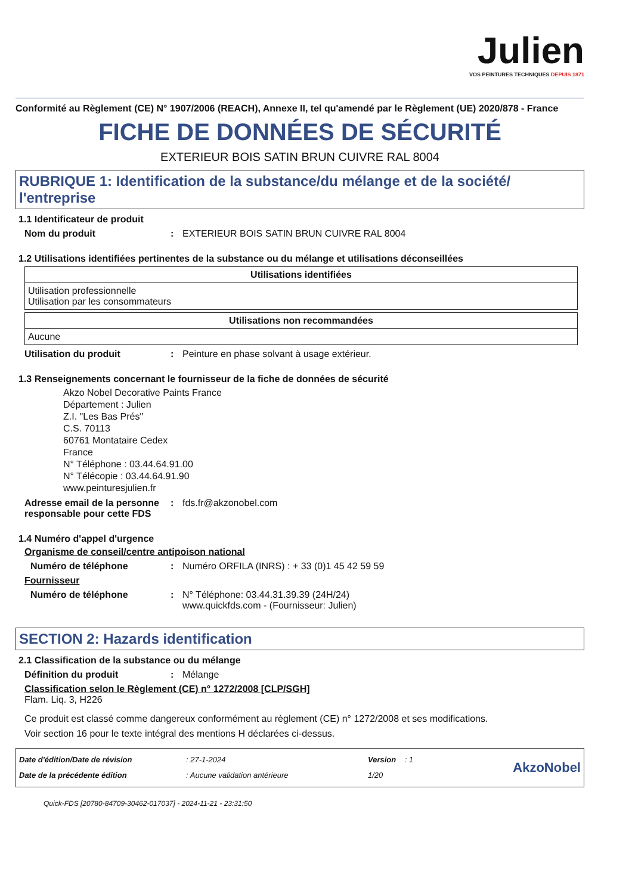Julien
VOS PEINTURES TECHNIQUES DEPUIS 1871
Conformité au Règlement (CE) N° 1907/2006 (REACH), Annexe II, tel qu'amendé par le Règlement (UE) 2020/878 - France
FICHE DE DONNÉES DE SÉCURITÉ
EXTERIEUR BOIS SATIN BRUN CUIVRE RAL 8004
RUBRIQUE 1: Identification de la substance/du mélange et de la société/ l'entreprise
1.1 Identificateur de produit
Nom du produit : EXTERIEUR BOIS SATIN BRUN CUIVRE RAL 8004
1.2 Utilisations identifiées pertinentes de la substance ou du mélange et utilisations déconseillées
| Utilisations identifiées |
| --- |
| Utilisation professionnelle Utilisation par les consommateurs |
| Utilisations non recommandées |
| --- |
| Aucune |
Utilisation du produit : Peinture en phase solvant à usage extérieur.
1.3 Renseignements concernant le fournisseur de la fiche de données de sécurité
Akzo Nobel Decorative Paints France
Département : Julien
Z.I. "Les Bas Prés"
C.S. 70113
60761 Montataire Cedex
France
N° Téléphone : 03.44.64.91.00
N° Télécopie : 03.44.64.91.90
www.peinturesjulien.fr
Adresse email de la personne responsable pour cette FDS
: fds.fr@akzonobel.com
1.4 Numéro d'appel d'urgence
Organisme de conseil/centre antipoison national
Numéro de téléphone : Numéro ORFILA (INRS) : + 33 (0)1 45 42 59 59
Fournisseur
Numéro de téléphone : N° Téléphone: 03.44.31.39.39 (24H/24)
www.quickfds.com - (Fournisseur: Julien)
SECTION 2: Hazards identification
2.1 Classification de la substance ou du mélange
Définition du produit : Mélange
Classification selon le Règlement (CE) n° 1272/2008 [CLP/SGH]
Flam. Liq. 3, H226
Ce produit est classé comme dangereux conformément au règlement (CE) n° 1272/2008 et ses modifications.
Voir section 16 pour le texte intégral des mentions H déclarées ci-dessus.
Date d'édition/Date de révision
Date de la précédente édition
: 27-1-2024
: Aucune validation antérieure
Version : 1
1/20
AkzoNobel
Quick-FDS [20780-84709-30462-017037] - 2024-11-21 - 23:31:50